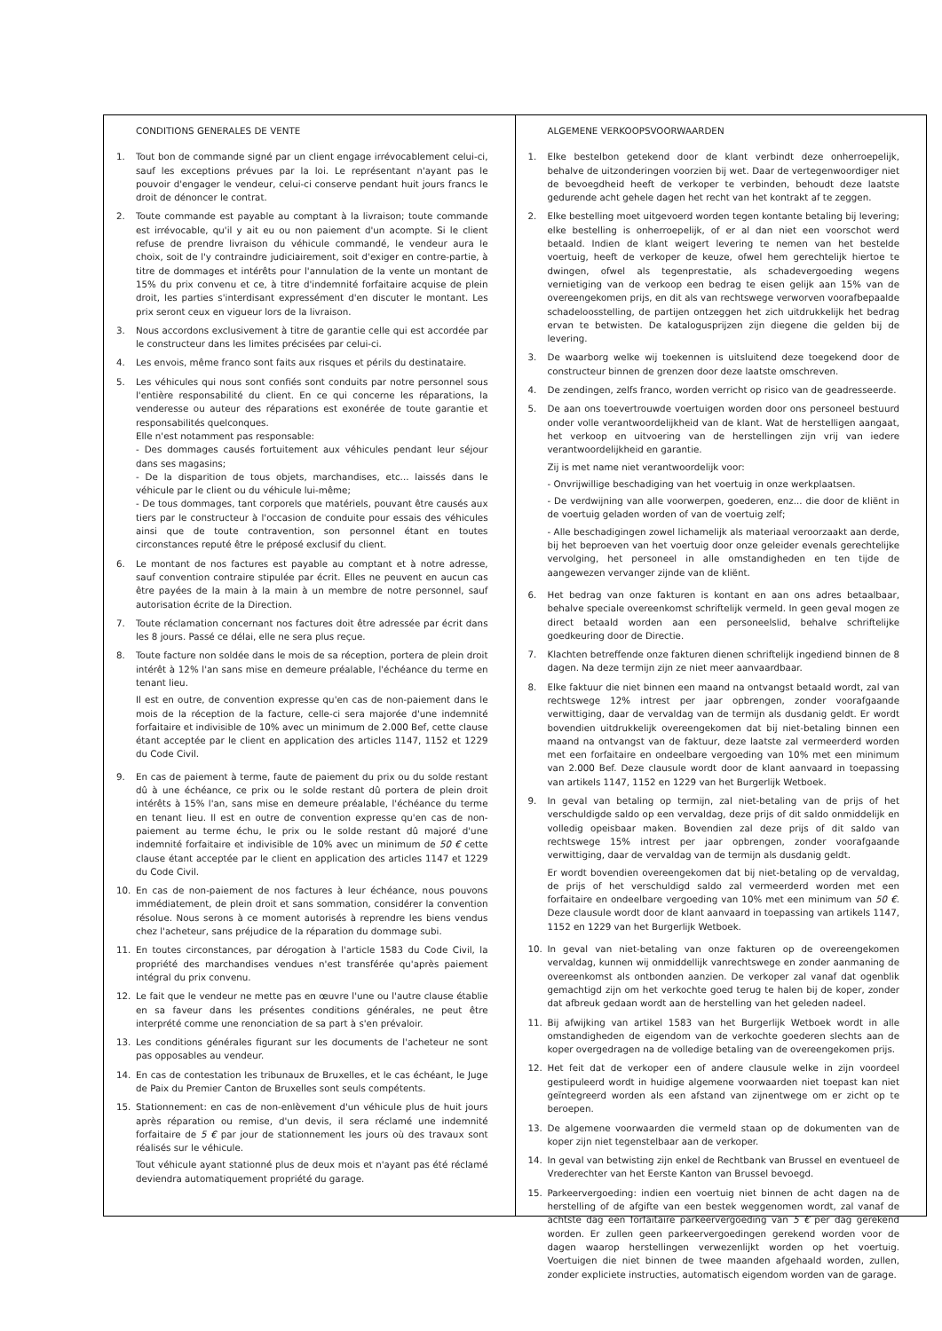CONDITIONS GENERALES DE VENTE
1. Tout bon de commande signé par un client engage irrévocablement celui-ci, sauf les exceptions prévues par la loi. Le représentant n'ayant pas le pouvoir d'engager le vendeur, celui-ci conserve pendant huit jours francs le droit de dénoncer le contrat.
2. Toute commande est payable au comptant à la livraison; toute commande est irrévocable, qu'il y ait eu ou non paiement d'un acompte. Si le client refuse de prendre livraison du véhicule commandé, le vendeur aura le choix, soit de l'y contraindre judiciairement, soit d'exiger en contre-partie, à titre de dommages et intérêts pour l'annulation de la vente un montant de 15% du prix convenu et ce, à titre d'indemnité forfaitaire acquise de plein droit, les parties s'interdisant expressément d'en discuter le montant. Les prix seront ceux en vigueur lors de la livraison.
3. Nous accordons exclusivement à titre de garantie celle qui est accordée par le constructeur dans les limites précisées par celui-ci.
4. Les envois, même franco sont faits aux risques et périls du destinataire.
5. Les véhicules qui nous sont confiés sont conduits par notre personnel sous l'entière responsabilité du client. En ce qui concerne les réparations, la venderesse ou auteur des réparations est exonérée de toute garantie et responsabilités quelconques.
Elle n'est notamment pas responsable:
- Des dommages causés fortuitement aux véhicules pendant leur séjour dans ses magasins;
- De la disparition de tous objets, marchandises, etc... laissés dans le véhicule par le client ou du véhicule lui-même;
- De tous dommages, tant corporels que matériels, pouvant être causés aux tiers par le constructeur à l'occasion de conduite pour essais des véhicules ainsi que de toute contravention, son personnel étant en toutes circonstances reputé être le préposé exclusif du client.
6. Le montant de nos factures est payable au comptant et à notre adresse, sauf convention contraire stipulée par écrit. Elles ne peuvent en aucun cas être payées de la main à la main à un membre de notre personnel, sauf autorisation écrite de la Direction.
7. Toute réclamation concernant nos factures doit être adressée par écrit dans les 8 jours. Passé ce délai, elle ne sera plus reçue.
8. Toute facture non soldée dans le mois de sa réception, portera de plein droit intérêt à 12% l'an sans mise en demeure préalable, l'échéance du terme en tenant lieu.
Il est en outre, de convention expresse qu'en cas de non-paiement dans le mois de la réception de la facture, celle-ci sera majorée d'une indemnité forfaitaire et indivisible de 10% avec un minimum de 2.000 Bef, cette clause étant acceptée par le client en application des articles 1147, 1152 et 1229 du Code Civil.
9. En cas de paiement à terme, faute de paiement du prix ou du solde restant dû à une échéance, ce prix ou le solde restant dû portera de plein droit intérêts à 15% l'an, sans mise en demeure préalable, l'échéance du terme en tenant lieu. Il est en outre de convention expresse qu'en cas de non-paiement au terme échu, le prix ou le solde restant dû majoré d'une indemnité forfaitaire et indivisible de 10% avec un minimum de 50 € cette clause étant acceptée par le client en application des articles 1147 et 1229 du Code Civil.
10. En cas de non-paiement de nos factures à leur échéance, nous pouvons immédiatement, de plein droit et sans sommation, considérer la convention résolue. Nous serons à ce moment autorisés à reprendre les biens vendus chez l'acheteur, sans préjudice de la réparation du dommage subi.
11. En toutes circonstances, par dérogation à l'article 1583 du Code Civil, la propriété des marchandises vendues n'est transférée qu'après paiement intégral du prix convenu.
12. Le fait que le vendeur ne mette pas en œuvre l'une ou l'autre clause établie en sa faveur dans les présentes conditions générales, ne peut être interprété comme une renonciation de sa part à s'en prévaloir.
13. Les conditions générales figurant sur les documents de l'acheteur ne sont pas opposables au vendeur.
14. En cas de contestation les tribunaux de Bruxelles, et le cas échéant, le Juge de Paix du Premier Canton de Bruxelles sont seuls compétents.
15. Stationnement: en cas de non-enlèvement d'un véhicule plus de huit jours après réparation ou remise, d'un devis, il sera réclamé une indemnité forfaitaire de 5 € par jour de stationnement les jours où des travaux sont réalisés sur le véhicule.
Tout véhicule ayant stationné plus de deux mois et n'ayant pas été réclamé deviendra automatiquement propriété du garage.
ALGEMENE VERKOOPSVOORWAARDEN
1. Elke bestelbon getekend door de klant verbindt deze onherroepelijk, behalve de uitzonderingen voorzien bij wet. Daar de vertegenwoordiger niet de bevoegdheid heeft de verkoper te verbinden, behoudt deze laatste gedurende acht gehele dagen het recht van het kontrakt af te zeggen.
2. Elke bestelling moet uitgevoerd worden tegen kontante betaling bij levering; elke bestelling is onherroepelijk, of er al dan niet een voorschot werd betaald. Indien de klant weigert levering te nemen van het bestelde voertuig, heeft de verkoper de keuze, ofwel hem gerechtelijk hiertoe te dwingen, ofwel als tegenprestatie, als schadevergoeding wegens vernietiging van de verkoop een bedrag te eisen gelijk aan 15% van de overeengekomen prijs, en dit als van rechtswege verworven voorafbepaalde schadeloosstelling, de partijen ontzeggen het zich uitdrukkelijk het bedrag ervan te betwisten. De katalogusprijzen zijn diegene die gelden bij de levering.
3. De waarborg welke wij toekennen is uitsluitend deze toegekend door de constructeur binnen de grenzen door deze laatste omschreven.
4. De zendingen, zelfs franco, worden verricht op risico van de geadresseerde.
5. De aan ons toevertrouwde voertuigen worden door ons personeel bestuurd onder volle verantwoordelijkheid van de klant. Wat de herstelligen aangaat, het verkoop en uitvoering van de herstellingen zijn vrij van iedere verantwoordelijkheid en garantie.
Zij is met name niet verantwoordelijk voor:
- Onvrijwillige beschadiging van het voertuig in onze werkplaatsen.
- De verdwijning van alle voorwerpen, goederen, enz... die door de kliënt in de voertuig geladen worden of van de voertuig zelf;
- Alle beschadigingen zowel lichamelijk als materiaal veroorzaakt aan derde, bij het beproeven van het voertuig door onze geleider evenals gerechtelijke vervolging, het personeel in alle omstandigheden en ten tijde de aangewezen vervanger zijnde van de kliënt.
6. Het bedrag van onze fakturen is kontant en aan ons adres betaalbaar, behalve speciale overeenkomst schriftelijk vermeld. In geen geval mogen ze direct betaald worden aan een personeelslid, behalve schriftelijke goedkeuring door de Directie.
7. Klachten betreffende onze fakturen dienen schriftelijk ingediend binnen de 8 dagen. Na deze termijn zijn ze niet meer aanvaardbaar.
8. Elke faktuur die niet binnen een maand na ontvangst betaald wordt, zal van rechtswege 12% intrest per jaar opbrengen, zonder voorafgaande verwittiging, daar de vervaldag van de termijn als dusdanig geldt. Er wordt bovendien uitdrukkelijk overeengekomen dat bij niet-betaling binnen een maand na ontvangst van de faktuur, deze laatste zal vermeerderd worden met een forfaitaire en ondeelbare vergoeding van 10% met een minimum van 2.000 Bef. Deze clausule wordt door de klant aanvaard in toepassing van artikels 1147, 1152 en 1229 van het Burgerlijk Wetboek.
9. In geval van betaling op termijn, zal niet-betaling van de prijs of het verschuldigde saldo op een vervaldag, deze prijs of dit saldo onmiddelijk en volledig opeisbaar maken. Bovendien zal deze prijs of dit saldo van rechtswege 15% intrest per jaar opbrengen, zonder voorafgaande verwittiging, daar de vervaldag van de termijn als dusdanig geldt.
Er wordt bovendien overeengekomen dat bij niet-betaling op de vervaldag, de prijs of het verschuldigd saldo zal vermeerderd worden met een forfaitaire en ondeelbare vergoeding van 10% met een minimum van 50 €. Deze clausule wordt door de klant aanvaard in toepassing van artikels 1147, 1152 en 1229 van het Burgerlijk Wetboek.
10. In geval van niet-betaling van onze fakturen op de overeengekomen vervaldag, kunnen wij onmiddellijk vanrechtswege en zonder aanmaning de overeenkomst als ontbonden aanzien. De verkoper zal vanaf dat ogenblik gemachtigd zijn om het verkochte goed terug te halen bij de koper, zonder dat afbreuk gedaan wordt aan de herstelling van het geleden nadeel.
11. Bij afwijking van artikel 1583 van het Burgerlijk Wetboek wordt in alle omstandigheden de eigendom van de verkochte goederen slechts aan de koper overgedragen na de volledige betaling van de overeengekomen prijs.
12. Het feit dat de verkoper een of andere clausule welke in zijn voordeel gestipuleerd wordt in huidige algemene voorwaarden niet toepast kan niet geïntegreerd worden als een afstand van zijnentwege om er zicht op te beroepen.
13. De algemene voorwaarden die vermeld staan op de dokumenten van de koper zijn niet tegenstelbaar aan de verkoper.
14. In geval van betwisting zijn enkel de Rechtbank van Brussel en eventueel de Vrederechter van het Eerste Kanton van Brussel bevoegd.
15. Parkeervergoeding: indien een voertuig niet binnen de acht dagen na de herstelling of de afgifte van een bestek weggenomen wordt, zal vanaf de achtste dag een forfaitaire parkeervergoeding van 5 € per dag gerekend worden. Er zullen geen parkeervergoedingen gerekend worden voor de dagen waarop herstellingen verwezenlijkt worden op het voertuig. Voertuigen die niet binnen de twee maanden afgehaald worden, zullen, zonder expliciete instructies, automatisch eigendom worden van de garage.